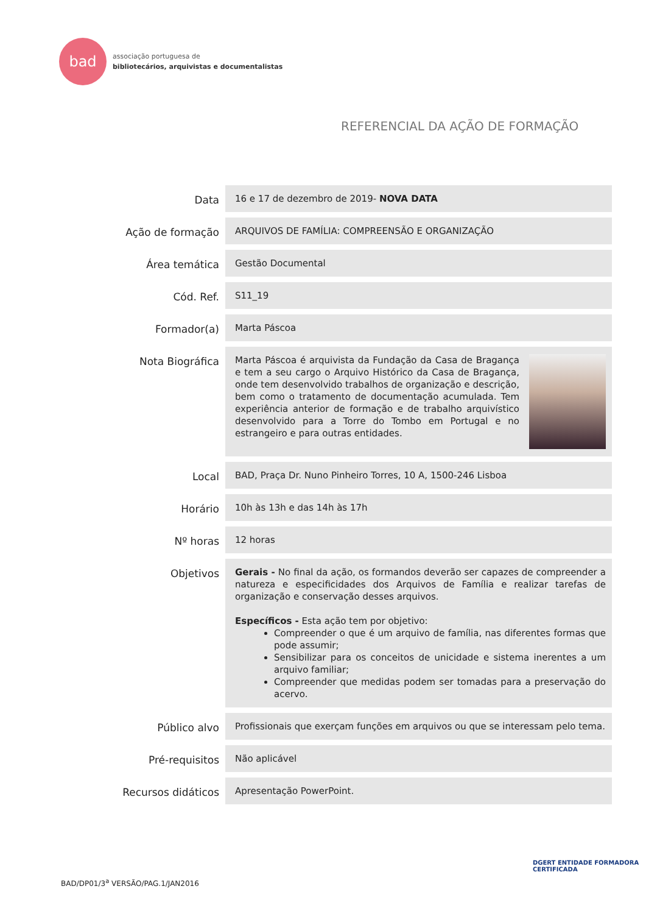bad
associação portuguesa de
bibliotecários, arquivistas e documentalistas
REFERENCIAL DA AÇÃO DE FORMAÇÃO
| Data | 16 e 17 de dezembro de 2019- NOVA DATA |
| Ação de formação | ARQUIVOS DE FAMÍLIA: COMPREENSÃO E ORGANIZAÇÃO |
| Área temática | Gestão Documental |
| Cód. Ref. | S11_19 |
| Formador(a) | Marta Páscoa |
| Nota Biográfica | Marta Páscoa é arquivista da Fundação da Casa de Bragança e tem a seu cargo o Arquivo Histórico da Casa de Bragança, onde tem desenvolvido trabalhos de organização e descrição, bem como o tratamento de documentação acumulada. Tem experiência anterior de formação e de trabalho arquivístico desenvolvido para a Torre do Tombo em Portugal e no estrangeiro e para outras entidades. |
| Local | BAD, Praça Dr. Nuno Pinheiro Torres, 10 A, 1500-246 Lisboa |
| Horário | 10h às 13h e das 14h às 17h |
| Nº horas | 12 horas |
| Objetivos | Gerais - No final da ação, os formandos deverão ser capazes de compreender a natureza e especificidades dos Arquivos de Família e realizar tarefas de organização e conservação desses arquivos. Específicos - Esta ação tem por objetivo: Compreender o que é um arquivo de família, nas diferentes formas que pode assumir; Sensibilizar para os conceitos de unicidade e sistema inerentes a um arquivo familiar; Compreender que medidas podem ser tomadas para a preservação do acervo. |
| Público alvo | Profissionais que exerçam funções em arquivos ou que se interessam pelo tema. |
| Pré-requisitos | Não aplicável |
| Recursos didáticos | Apresentação PowerPoint. |
BAD/DP01/3<sup>a</sup> VERSÃO/PAG.1/JAN2016
DGERT ENTIDADE FORMADORA
CERTIFICADA